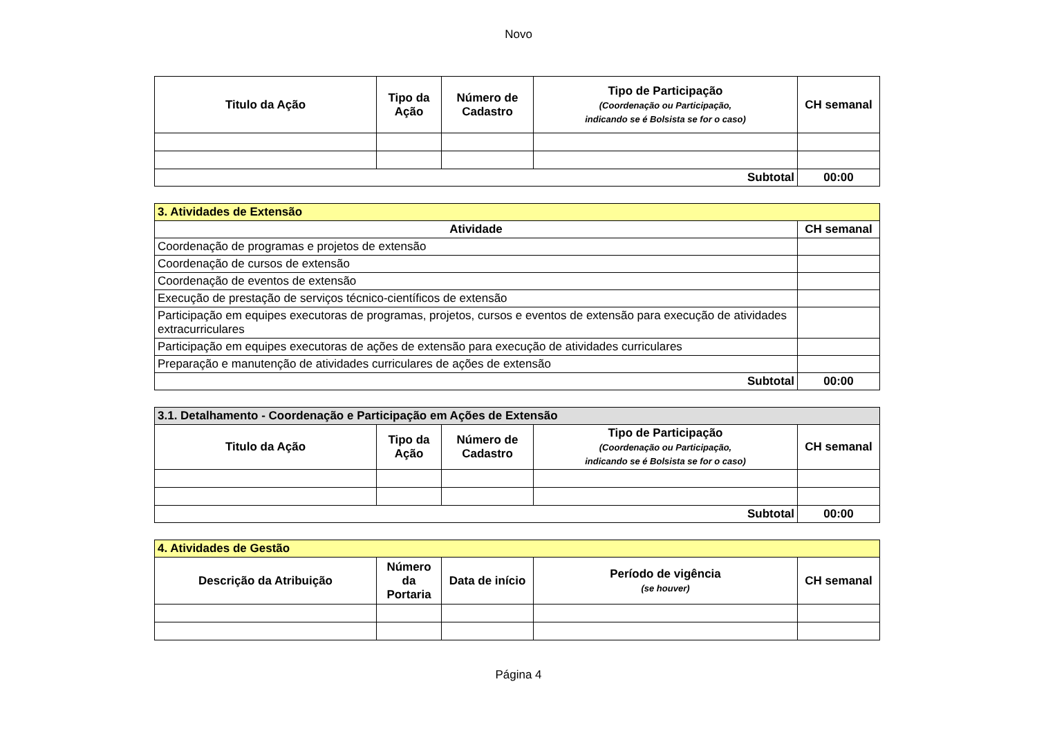Novo
| Titulo da Ação | Tipo da Ação | Número de Cadastro | Tipo de Participação (Coordenação ou Participação, indicando se é Bolsista se for o caso) | CH semanal |
| --- | --- | --- | --- | --- |
| Subtotal | | | | 00:00 |
| 3. Atividades de Extensão | |
| --- | --- |
| Atividade | CH semanal |
| Coordenação de programas e projetos de extensão | |
| Coordenação de cursos de extensão | |
| Coordenação de eventos de extensão | |
| Execução de prestação de serviços técnico-científicos de extensão | |
| Participação em equipes executoras de programas, projetos, cursos e eventos de extensão para execução de atividades extracurriculares | |
| Participação em equipes executoras de ações de extensão para execução de atividades curriculares | |
| Preparação e manutenção de atividades curriculares de ações de extensão | |
| Subtotal | 00:00 |
| 3.1. Detalhamento - Coordenação e Participação em Ações de Extensão | | | | |
| --- | --- | --- | --- | --- |
| Titulo da Ação | Tipo da Ação | Número de Cadastro | Tipo de Participação (Coordenação ou Participação, indicando se é Bolsista se for o caso) | CH semanal |
| Subtotal | | | | 00:00 |
| 4. Atividades de Gestão | | | | |
| --- | --- | --- | --- | --- |
| Descrição da Atribuição | Número da Portaria | Data de início | Período de vigência (se houver) | CH semanal |
Página 4